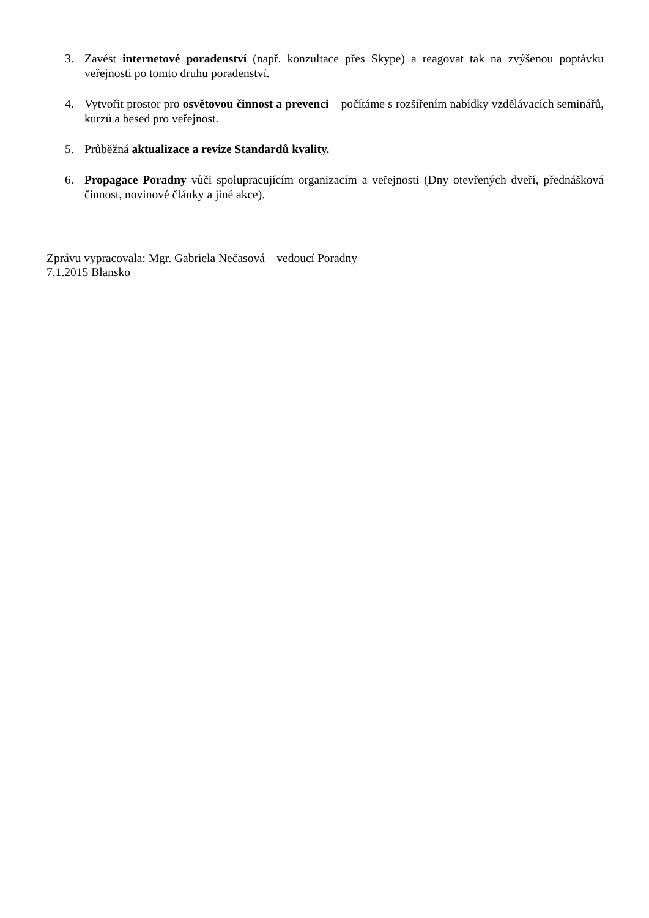3. Zavést internetové poradenství (např. konzultace přes Skype) a reagovat tak na zvýšenou poptávku veřejnosti po tomto druhu poradenství.
4. Vytvořit prostor pro osvětovou činnost a prevenci – počítáme s rozšířením nabídky vzdělávacích seminářů, kurzů a besed pro veřejnost.
5. Průběžná aktualizace a revize Standardů kvality.
6. Propagace Poradny vůči spolupracujícím organizacím a veřejnosti (Dny otevřených dveří, přednášková činnost, novinové články a jiné akce).
Zprávu vypracovala: Mgr. Gabriela Nečasová – vedoucí Poradny
7.1.2015 Blansko